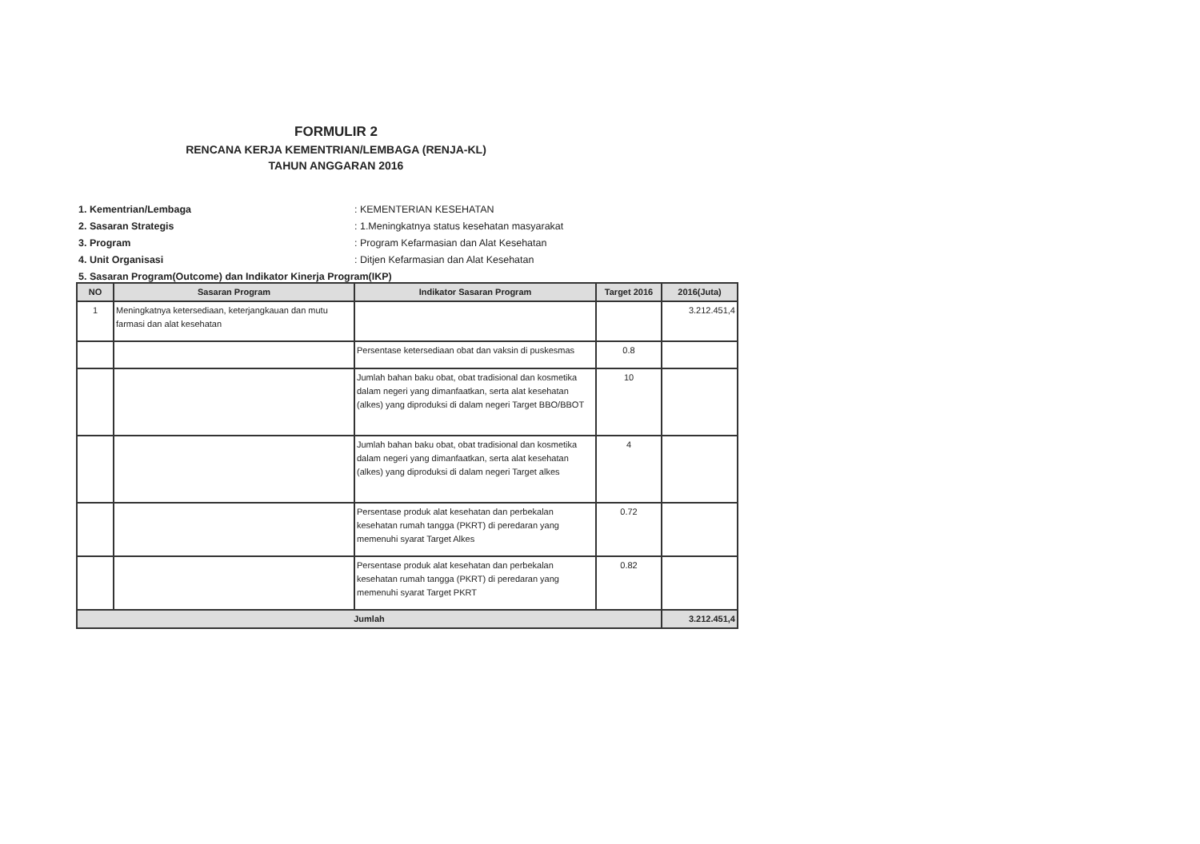FORMULIR 2
RENCANA KERJA KEMENTRIAN/LEMBAGA (RENJA-KL)
TAHUN ANGGARAN 2016
1. Kementrian/Lembaga : KEMENTERIAN KESEHATAN
2. Sasaran Strategis : 1.Meningkatnya status kesehatan masyarakat
3. Program : Program Kefarmasian dan Alat Kesehatan
4. Unit Organisasi : Ditjen Kefarmasian dan Alat Kesehatan
5. Sasaran Program(Outcome) dan Indikator Kinerja Program(IKP)
| NO | Sasaran Program | Indikator Sasaran Program | Target 2016 | 2016(Juta) |
| --- | --- | --- | --- | --- |
| 1 | Meningkatnya ketersediaan, keterjangkauan dan mutu farmasi dan alat kesehatan | | | 3.212.451,4 |
| | | Persentase ketersediaan obat dan vaksin di puskesmas | 0.8 | |
| | | Jumlah bahan baku obat, obat tradisional dan kosmetika dalam negeri yang dimanfaatkan, serta alat kesehatan (alkes) yang diproduksi di dalam negeri Target BBO/BBOT | 10 | |
| | | Jumlah bahan baku obat, obat tradisional dan kosmetika dalam negeri yang dimanfaatkan, serta alat kesehatan (alkes) yang diproduksi di dalam negeri Target alkes | 4 | |
| | | Persentase produk alat kesehatan dan perbekalan kesehatan rumah tangga (PKRT) di peredaran yang memenuhi syarat Target Alkes | 0.72 | |
| | | Persentase produk alat kesehatan dan perbekalan kesehatan rumah tangga (PKRT) di peredaran yang memenuhi syarat Target PKRT | 0.82 | |
| Jumlah | | | | 3.212.451,4 |